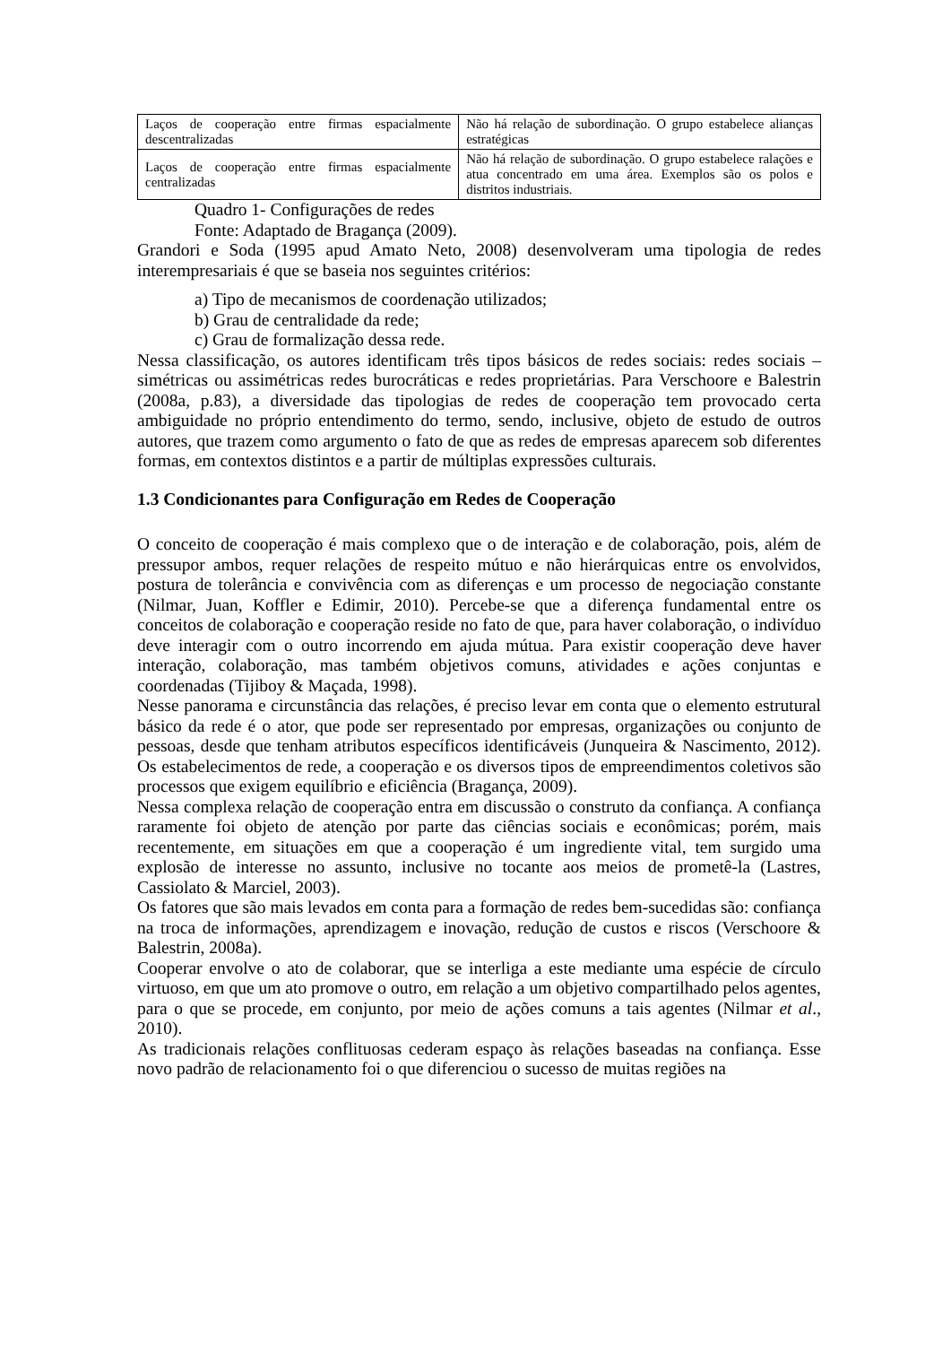| Laços de cooperação entre firmas espacialmente descentralizadas | Não há relação de subordinação. O grupo estabelece alianças estratégicas |
| Laços de cooperação entre firmas espacialmente centralizadas | Não há relação de subordinação. O grupo estabelece ralações e atua concentrado em uma área. Exemplos são os polos e distritos industriais. |
Quadro 1- Configurações de redes
Fonte: Adaptado de Bragança (2009).
Grandori e Soda (1995 apud Amato Neto, 2008) desenvolveram uma tipologia de redes interempresariais é que se baseia nos seguintes critérios:
a) Tipo de mecanismos de coordenação utilizados;
b) Grau de centralidade da rede;
c) Grau de formalização dessa rede.
Nessa classificação, os autores identificam três tipos básicos de redes sociais: redes sociais – simétricas ou assimétricas redes burocráticas e redes proprietárias. Para Verschoore e Balestrin (2008a, p.83), a diversidade das tipologias de redes de cooperação tem provocado certa ambiguidade no próprio entendimento do termo, sendo, inclusive, objeto de estudo de outros autores, que trazem como argumento o fato de que as redes de empresas aparecem sob diferentes formas, em contextos distintos e a partir de múltiplas expressões culturais.
1.3 Condicionantes para Configuração em Redes de Cooperação
O conceito de cooperação é mais complexo que o de interação e de colaboração, pois, além de pressupor ambos, requer relações de respeito mútuo e não hierárquicas entre os envolvidos, postura de tolerância e convivência com as diferenças e um processo de negociação constante (Nilmar, Juan, Koffler e Edimir, 2010). Percebe-se que a diferença fundamental entre os conceitos de colaboração e cooperação reside no fato de que, para haver colaboração, o indivíduo deve interagir com o outro incorrendo em ajuda mútua. Para existir cooperação deve haver interação, colaboração, mas também objetivos comuns, atividades e ações conjuntas e coordenadas (Tijiboy & Maçada, 1998).
Nesse panorama e circunstância das relações, é preciso levar em conta que o elemento estrutural básico da rede é o ator, que pode ser representado por empresas, organizações ou conjunto de pessoas, desde que tenham atributos específicos identificáveis (Junqueira & Nascimento, 2012). Os estabelecimentos de rede, a cooperação e os diversos tipos de empreendimentos coletivos são processos que exigem equilíbrio e eficiência (Bragança, 2009).
Nessa complexa relação de cooperação entra em discussão o construto da confiança. A confiança raramente foi objeto de atenção por parte das ciências sociais e econômicas; porém, mais recentemente, em situações em que a cooperação é um ingrediente vital, tem surgido uma explosão de interesse no assunto, inclusive no tocante aos meios de prometê-la (Lastres, Cassiolato & Marciel, 2003).
Os fatores que são mais levados em conta para a formação de redes bem-sucedidas são: confiança na troca de informações, aprendizagem e inovação, redução de custos e riscos (Verschoore & Balestrin, 2008a).
Cooperar envolve o ato de colaborar, que se interliga a este mediante uma espécie de círculo virtuoso, em que um ato promove o outro, em relação a um objetivo compartilhado pelos agentes, para o que se procede, em conjunto, por meio de ações comuns a tais agentes (Nilmar et al., 2010).
As tradicionais relações conflituosas cederam espaço às relações baseadas na confiança. Esse novo padrão de relacionamento foi o que diferenciou o sucesso de muitas regiões na